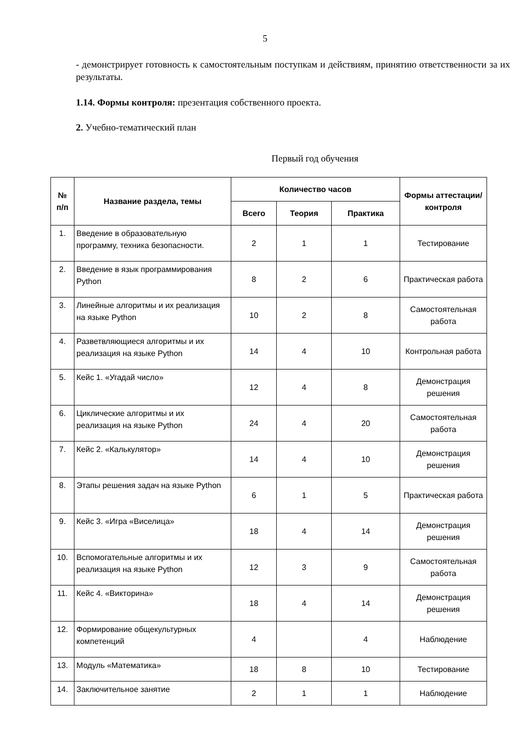5
- демонстрирует готовность к самостоятельным поступкам и действиям, принятию ответственности за их результаты.
1.14. Формы контроля: презентация собственного проекта.
2. Учебно-тематический план
Первый год обучения
| № п/п | Название раздела, темы | Количество часов | | | Формы аттестации/ контроля |
| --- | --- | --- | --- | --- | --- |
| | | Всего | Теория | Практика | |
| 1. | Введение в образовательную программу, техника безопасности. | 2 | 1 | 1 | Тестирование |
| 2. | Введение в язык программирования Python | 8 | 2 | 6 | Практическая работа |
| 3. | Линейные алгоритмы и их реализация на языке Python | 10 | 2 | 8 | Самостоятельная работа |
| 4. | Разветвляющиеся алгоритмы и их реализация на языке Python | 14 | 4 | 10 | Контрольная работа |
| 5. | Кейс 1. «Угадай число» | 12 | 4 | 8 | Демонстрация решения |
| 6. | Циклические алгоритмы и их реализация на языке Python | 24 | 4 | 20 | Самостоятельная работа |
| 7. | Кейс 2. «Калькулятор» | 14 | 4 | 10 | Демонстрация решения |
| 8. | Этапы решения задач на языке Python | 6 | 1 | 5 | Практическая работа |
| 9. | Кейс 3. «Игра «Виселица» | 18 | 4 | 14 | Демонстрация решения |
| 10. | Вспомогательные алгоритмы и их реализация на языке Python | 12 | 3 | 9 | Самостоятельная работа |
| 11. | Кейс 4. «Викторина» | 18 | 4 | 14 | Демонстрация решения |
| 12. | Формирование общекультурных компетенций | 4 | | 4 | Наблюдение |
| 13. | Модуль «Математика» | 18 | 8 | 10 | Тестирование |
| 14. | Заключительное занятие | 2 | 1 | 1 | Наблюдение |